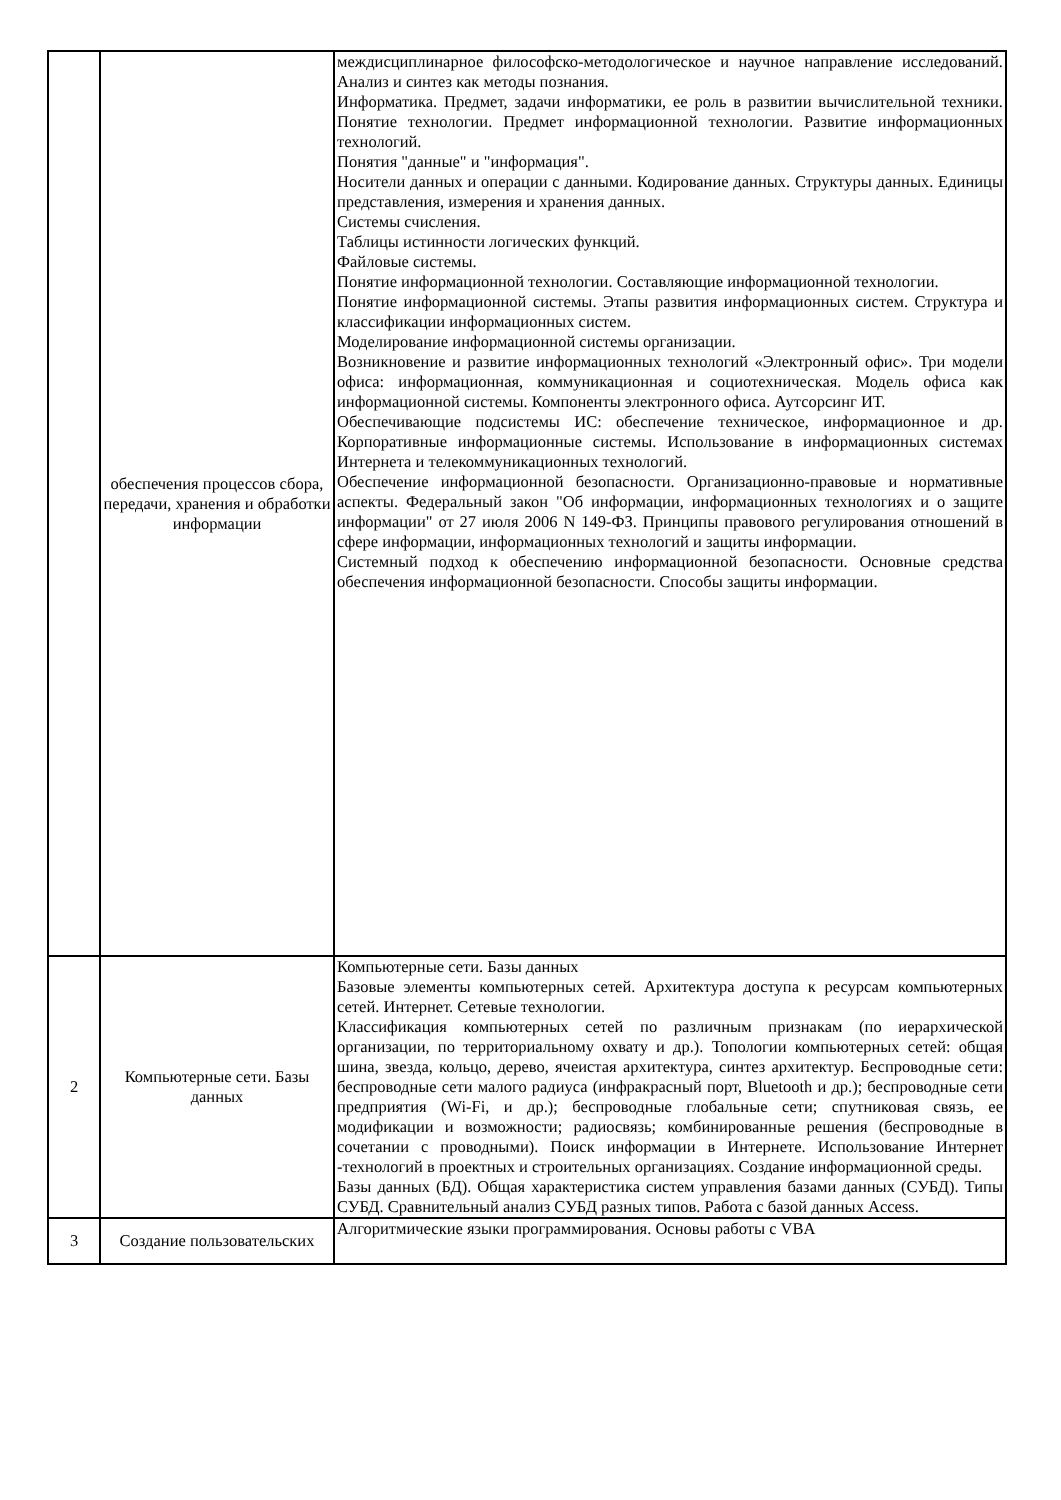| | обеспечения процессов сбора, передачи, хранения и обработки информации | междисциплинарное философско-методологическое и научное направление исследований. Анализ и синтез как методы познания. Информатика. Предмет, задачи информатики, ее роль в развитии вычислительной техники. Понятие технологии. Предмет информационной технологии. Развитие информационных технологий. Понятия "данные" и "информация". Носители данных и операции с данными. Кодирование данных. Структуры данных. Единицы представления, измерения и хранения данных. Системы счисления. Таблицы истинности логических функций. Файловые системы. Понятие информационной технологии. Составляющие информационной технологии. Понятие информационной системы. Этапы развития информационных систем. Структура и классификации информационных систем. Моделирование информационной системы организации. Возникновение и развитие информационных технологий «Электронный офис». Три модели офиса: информационная, коммуникационная и социотехническая. Модель офиса как информационной системы. Компоненты электронного офиса. Аутсорсинг ИТ. Обеспечивающие подсистемы ИС: обеспечение техническое, информационное и др. Корпоративные информационные системы. Использование в информационных системах Интернета и телекоммуникационных технологий. Обеспечение информационной безопасности. Организационно-правовые и нормативные аспекты. Федеральный закон "Об информации, информационных технологиях и о защите информации" от 27 июля 2006 N 149-ФЗ. Принципы правового регулирования отношений в сфере информации, информационных технологий и защиты информации. Системный подход к обеспечению информационной безопасности. Основные средства обеспечения информационной безопасности. Способы защиты информации. |
| 2 | Компьютерные сети. Базы данных | Компьютерные сети. Базы данных Базовые элементы компьютерных сетей. Архитектура доступа к ресурсам компьютерных сетей. Интернет. Сетевые технологии. Классификация компьютерных сетей по различным признакам (по иерархической организации, по территориальному охвату и др.). Топологии компьютерных сетей: общая шина, звезда, кольцо, дерево, ячеистая архитектура, синтез архитектур. Беспроводные сети: беспроводные сети малого радиуса (инфракрасный порт, Bluetooth и др.); беспроводные сети предприятия (Wi-Fi, и др.); беспроводные глобальные сети; спутниковая связь, ее модификации и возможности; радиосвязь; комбинированные решения (беспроводные в сочетании с проводными). Поиск информации в Интернете. Использование Интернет -технологий в проектных и строительных организациях. Создание информационной среды. Базы данных (БД). Общая характеристика систем управления базами данных (СУБД). Типы СУБД. Сравнительный анализ СУБД разных типов. Работа с базой данных Access. |
| 3 | Создание пользовательских | Алгоритмические языки программирования. Основы работы с VBA |